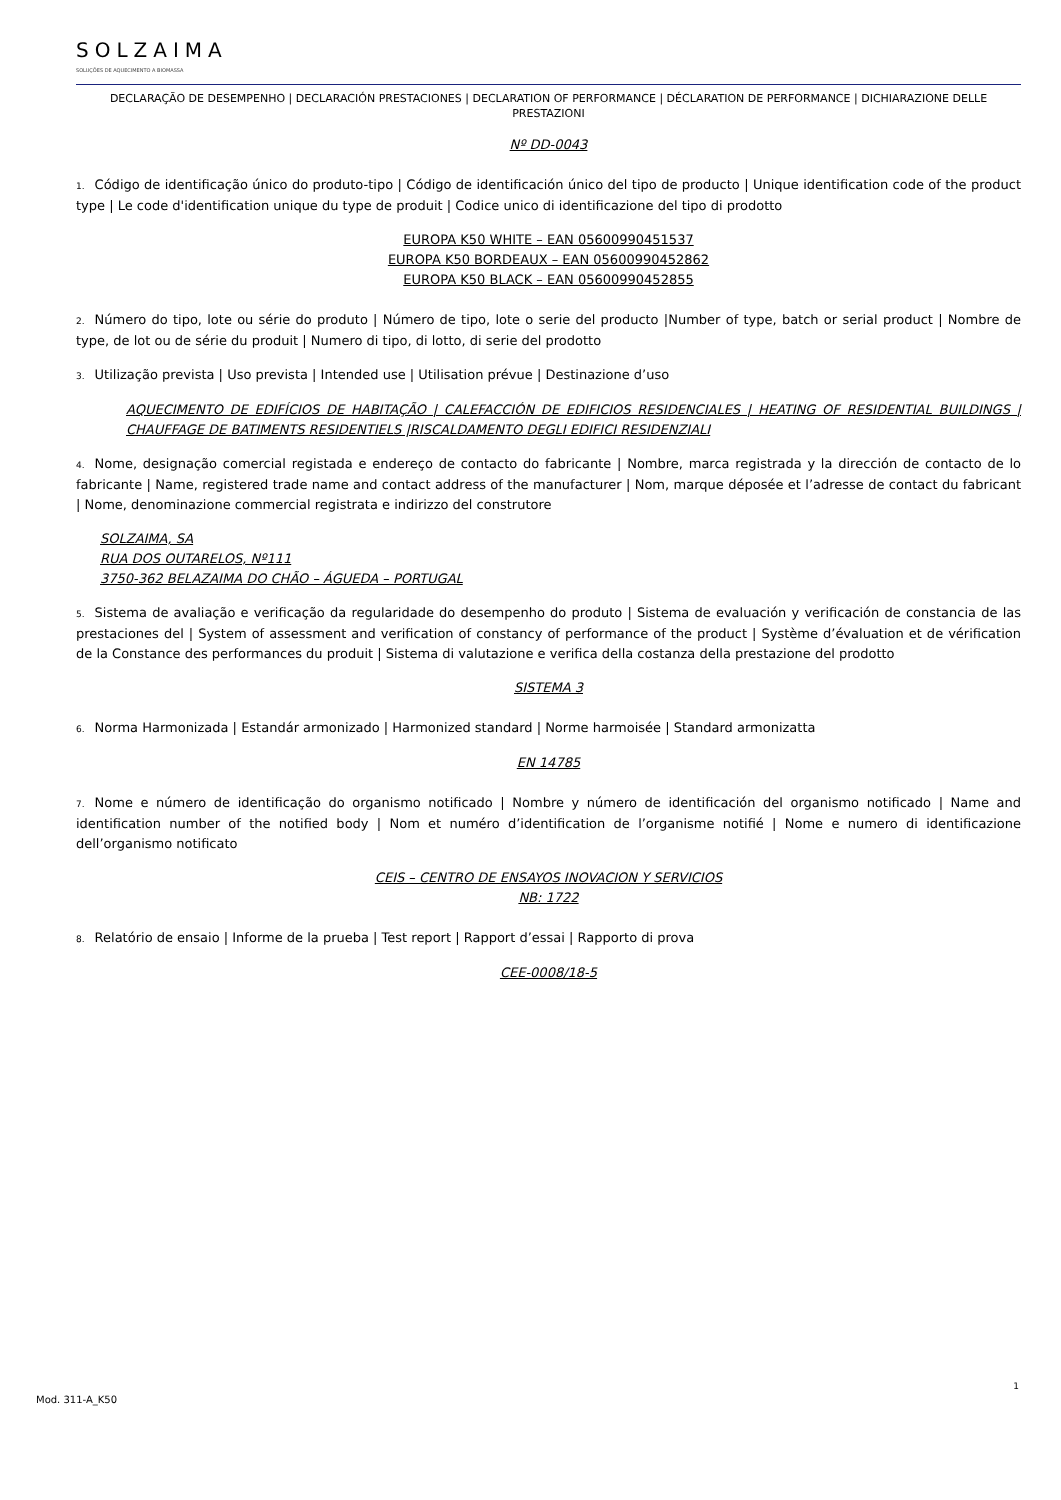SOLZAIMA
SOLUÇÕES DE AQUECIMENTO A BIOMASSA
DECLARAÇÃO DE DESEMPENHO | DECLARACIÓN PRESTACIONES | DECLARATION OF PERFORMANCE | DÉCLARATION DE PERFORMANCE | DICHIARAZIONE DELLE PRESTAZIONI
Nº DD-0043
1. Código de identificação único do produto-tipo | Código de identificación único del tipo de producto | Unique identification code of the product type | Le code d'identification unique du type de produit | Codice unico di identificazione del tipo di prodotto
EUROPA K50 WHITE – EAN 05600990451537
EUROPA K50 BORDEAUX – EAN 05600990452862
EUROPA K50 BLACK – EAN 05600990452855
2. Número do tipo, lote ou série do produto | Número de tipo, lote o serie del producto |Number of type, batch or serial product | Nombre de type, de lot ou de série du produit | Numero di tipo, di lotto, di serie del prodotto
3. Utilização prevista | Uso prevista | Intended use | Utilisation prévue | Destinazione d’uso
AQUECIMENTO DE EDIFÍCIOS DE HABITAÇÃO | CALEFACCIÓN DE EDIFICIOS RESIDENCIALES | HEATING OF RESIDENTIAL BUILDINGS | CHAUFFAGE DE BATIMENTS RESIDENTIELS |RISCALDAMENTO DEGLI EDIFICI RESIDENZIALI
4. Nome, designação comercial registada e endereço de contacto do fabricante | Nombre, marca registrada y la dirección de contacto de lo fabricante | Name, registered trade name and contact address of the manufacturer | Nom, marque déposée et l’adresse de contact du fabricant | Nome, denominazione commercial registrata e indirizzo del construtore
SOLZAIMA, SA
RUA DOS OUTARELOS, Nº111
3750-362 BELAZAIMA DO CHÃO – ÁGUEDA – PORTUGAL
5. Sistema de avaliação e verificação da regularidade do desempenho do produto | Sistema de evaluación y verificación de constancia de las prestaciones del | System of assessment and verification of constancy of performance of the product | Système d’évaluation et de vérification de la Constance des performances du produit | Sistema di valutazione e verifica della costanza della prestazione del prodotto
SISTEMA 3
6. Norma Harmonizada | Estandár armonizado | Harmonized standard | Norme harmoisée | Standard armonizatta
EN 14785
7. Nome e número de identificação do organismo notificado | Nombre y número de identificación del organismo notificado | Name and identification number of the notified body | Nom et numéro d’identification de l’organisme notifié | Nome e numero di identificazione dell’organismo notificato
CEIS – CENTRO DE ENSAYOS INOVACION Y SERVICIOS
NB: 1722
8. Relatório de ensaio | Informe de la prueba | Test report | Rapport d’essai | Rapporto di prova
CEE-0008/18-5
1
Mod. 311-A_K50